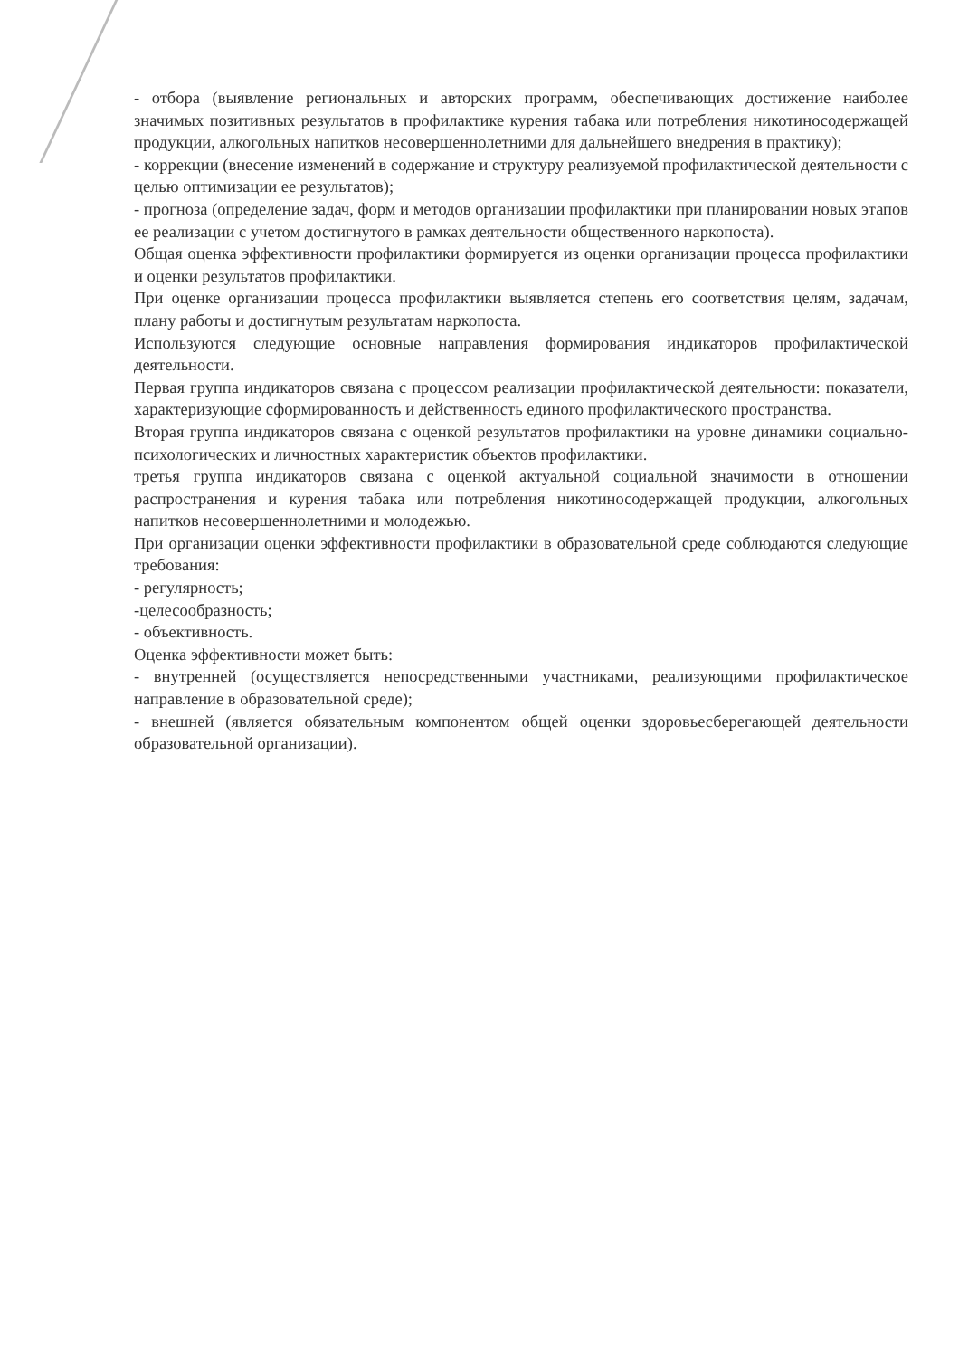- отбора (выявление региональных и авторских программ, обеспечивающих достижение наиболее значимых позитивных результатов в профилактике курения табака или потребления никотиносодержащей продукции, алкогольных напитков несовершеннолетними для дальнейшего внедрения в практику);
- коррекции (внесение изменений в содержание и структуру реализуемой профилактической деятельности с целью оптимизации ее результатов);
- прогноза (определение задач, форм и методов организации профилактики при планировании новых этапов ее реализации с учетом достигнутого в рамках деятельности общественного наркопоста).
Общая оценка эффективности профилактики формируется из оценки организации процесса профилактики и оценки результатов профилактики.
При оценке организации процесса профилактики выявляется степень его соответствия целям, задачам, плану работы и достигнутым результатам наркопоста.
Используются следующие основные направления формирования индикаторов профилактической деятельности.
Первая группа индикаторов связана с процессом реализации профилактической деятельности: показатели, характеризующие сформированность и действенность единого профилактического пространства.
Вторая группа индикаторов связана с оценкой результатов профилактики на уровне динамики социально-психологических и личностных характеристик объектов профилактики.
третья группа индикаторов связана с оценкой актуальной социальной значимости в отношении распространения и курения табака или потребления никотиносодержащей продукции, алкогольных напитков несовершеннолетними и молодежью.
При организации оценки эффективности профилактики в образовательной среде соблюдаются следующие требования:
- регулярность;
-целесообразность;
- объективность.
Оценка эффективности может быть:
- внутренней (осуществляется непосредственными участниками, реализующими профилактическое направление в образовательной среде);
- внешней (является обязательным компонентом общей оценки здоровьесберегающей деятельности образовательной организации).